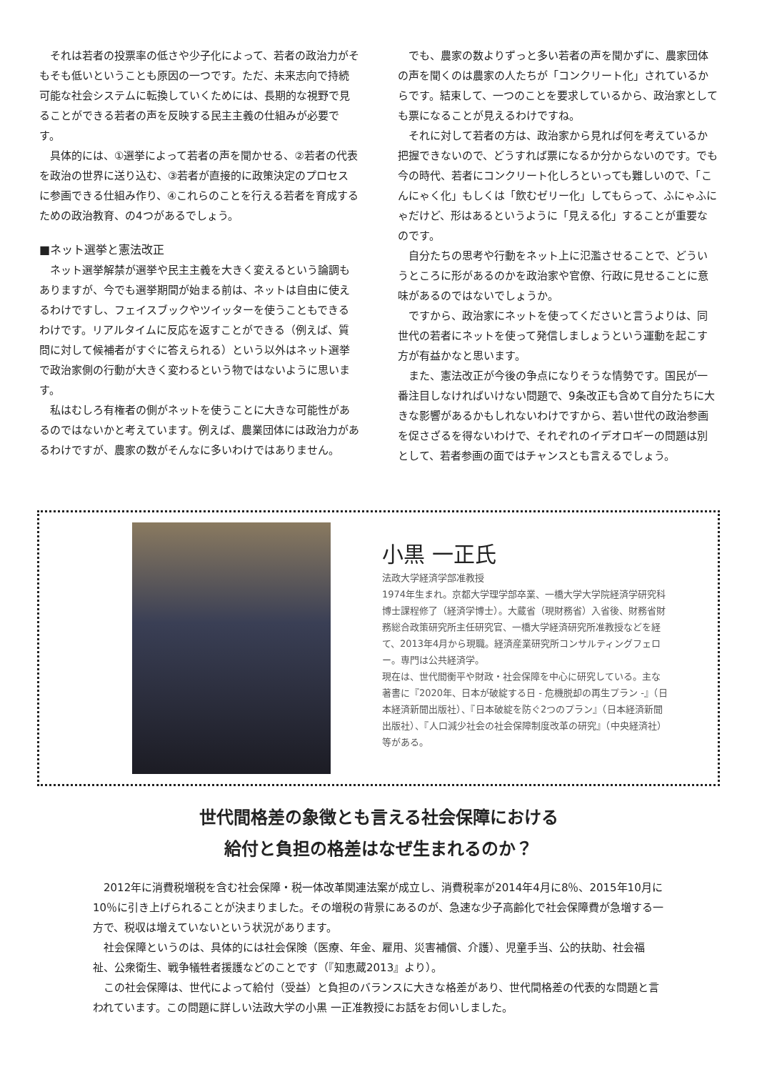それは若者の投票率の低さや少子化によって、若者の政治力がそもそも低いということも原因の一つです。ただ、未来志向で持続可能な社会システムに転換していくためには、長期的な視野で見ることができる若者の声を反映する民主主義の仕組みが必要です。
具体的には、①選挙によって若者の声を聞かせる、②若者の代表を政治の世界に送り込む、③若者が直接的に政策決定のプロセスに参画できる仕組み作り、④これらのことを行える若者を育成するための政治教育、の4つがあるでしょう。
■ネット選挙と憲法改正
ネット選挙解禁が選挙や民主主義を大きく変えるという論調もありますが、今でも選挙期間が始まる前は、ネットは自由に使えるわけですし、フェイスブックやツイッターを使うこともできるわけです。リアルタイムに反応を返すことができる（例えば、質問に対して候補者がすぐに答えられる）という以外はネット選挙で政治家側の行動が大きく変わるという物ではないように思います。
私はむしろ有権者の側がネットを使うことに大きな可能性があるのではないかと考えています。例えば、農業団体には政治力があるわけですが、農家の数がそんなに多いわけではありません。
でも、農家の数よりずっと多い若者の声を聞かずに、農家団体の声を聞くのは農家の人たちが「コンクリート化」されているからです。結束して、一つのことを要求しているから、政治家としても票になることが見えるわけですね。
それに対して若者の方は、政治家から見れば何を考えているか把握できないので、どうすれば票になるか分からないのです。でも今の時代、若者にコンクリート化しろといっても難しいので、「こんにゃく化」もしくは「飲むゼリー化」してもらって、ふにゃふにゃだけど、形はあるというように「見える化」することが重要なのです。
自分たちの思考や行動をネット上に氾濫させることで、どういうところに形があるのかを政治家や官僚、行政に見せることに意味があるのではないでしょうか。
ですから、政治家にネットを使ってくださいと言うよりは、同世代の若者にネットを使って発信しましょうという運動を起こす方が有益かなと思います。
また、憲法改正が今後の争点になりそうな情勢です。国民が一番注目しなければいけない問題で、9条改正も含めて自分たちに大きな影響があるかもしれないわけですから、若い世代の政治参画を促さざるを得ないわけで、それぞれのイデオロギーの問題は別として、若者参画の面ではチャンスとも言えるでしょう。
小黒 一正氏
法政大学経済学部准教授
1974年生まれ。京都大学理学部卒業、一橋大学大学院経済学研究科博士課程修了（経済学博士）。大蔵省（現財務省）入省後、財務省財務総合政策研究所主任研究官、一橋大学経済研究所准教授などを経て、2013年4月から現職。経済産業研究所コンサルティングフェロー。専門は公共経済学。
現在は、世代間衡平や財政・社会保障を中心に研究している。主な著書に『2020年、日本が破綻する日 - 危機脱却の再生プラン -』（日本経済新聞出版社）、『日本破綻を防ぐ2つのプラン』（日本経済新聞出版社）、『人口減少社会の社会保障制度改革の研究』（中央経済社）等がある。
世代間格差の象徴とも言える社会保障における
給付と負担の格差はなぜ生まれるのか？
2012年に消費税増税を含む社会保障・税一体改革関連法案が成立し、消費税率が2014年4月に8％、2015年10月に10％に引き上げられることが決まりました。その増税の背景にあるのが、急速な少子高齢化で社会保障費が急増する一方で、税収は増えていないという状況があります。
社会保障というのは、具体的には社会保険（医療、年金、雇用、災害補償、介護）、児童手当、公的扶助、社会福祉、公衆衛生、戦争犠牲者援護などのことです（『知恵蔵2013』より）。
この社会保障は、世代によって給付（受益）と負担のバランスに大きな格差があり、世代間格差の代表的な問題と言われています。この問題に詳しい法政大学の小黒 一正准教授にお話をお伺いしました。